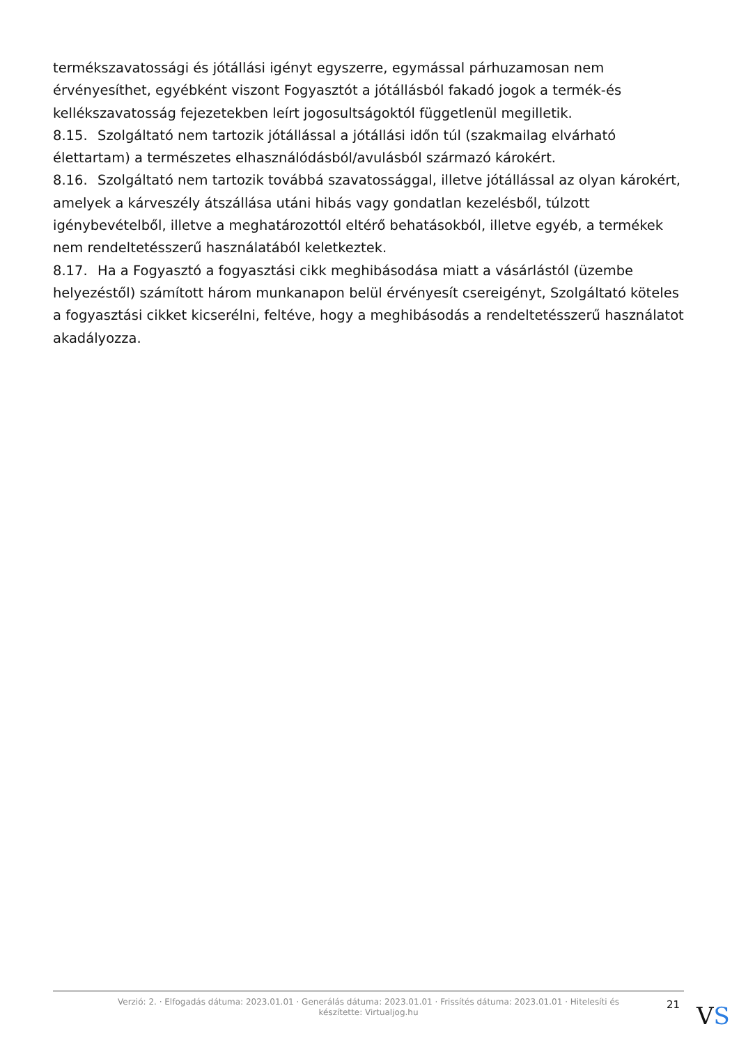termékszavatossági és jótállási igényt egyszerre, egymással párhuzamosan nem érvényesíthet, egyébként viszont Fogyasztót a jótállásból fakadó jogok a termék-és kellékszavatosság fejezetekben leírt jogosultságoktól függetlenül megilletik.
8.15. Szolgáltató nem tartozik jótállással a jótállási időn túl (szakmailag elvárható élettartam) a természetes elhasználódásból/avulásból származó károkért.
8.16. Szolgáltató nem tartozik továbbá szavatossággal, illetve jótállással az olyan károkért, amelyek a kárveszély átszállása utáni hibás vagy gondatlan kezelésből, túlzott igénybevételből, illetve a meghatározottól eltérő behatásokból, illetve egyéb, a termékek nem rendeltetésszerű használatából keletkeztek.
8.17. Ha a Fogyasztó a fogyasztási cikk meghibásodása miatt a vásárlástól (üzembe helyezéstől) számított három munkanapon belül érvényesít csereigényt, Szolgáltató köteles a fogyasztási cikket kicserélni, feltéve, hogy a meghibásodás a rendeltetésszerű használatot akadályozza.
Verzió: 2. · Elfogadás dátuma: 2023.01.01 · Generálás dátuma: 2023.01.01 · Frissítés dátuma: 2023.01.01 · Hitelesíti és készítette: Virtualjog.hu
21
VS